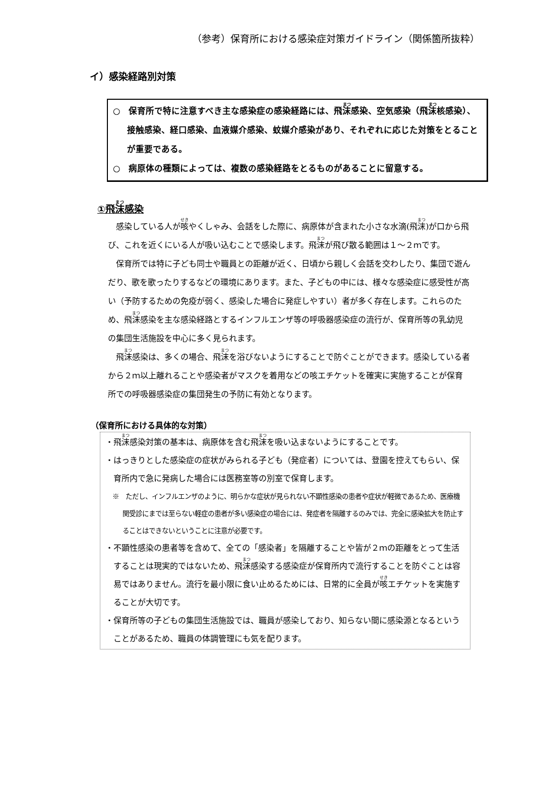（参考）保育所における感染症対策ガイドライン（関係箇所抜粋）
イ）感染経路別対策
○　保育所で特に注意すべき主な感染症の感染経路には、飛沫感染、空気感染（飛沫核感染）、接触感染、経口感染、血液媒介感染、蚊媒介感染があり、それぞれに応じた対策をとることが重要である。
○　病原体の種類によっては、複数の感染経路をとるものがあることに留意する。
①飛沫感染
感染している人が咳やくしゃみ、会話をした際に、病原体が含まれた小さな水滴(飛沫)が口から飛び、これを近くにいる人が吸い込むことで感染します。飛沫が飛び散る範囲は１～２ｍです。
保育所では特に子ども同士や職員との距離が近く、日頃から親しく会話を交わしたり、集団で遊んだり、歌を歌ったりするなどの環境にあります。また、子どもの中には、様々な感染症に感受性が高い（予防するための免疫が弱く、感染した場合に発症しやすい）者が多く存在します。これらのため、飛沫感染を主な感染経路とするインフルエンザ等の呼吸器感染症の流行が、保育所等の乳幼児の集団生活施設を中心に多く見られます。
飛沫感染は、多くの場合、飛沫を浴びないようにすることで防ぐことができます。感染している者から２ｍ以上離れることや感染者がマスクを着用などの咳エチケットを確実に実施することが保育所での呼吸器感染症の集団発生の予防に有効となります。
（保育所における具体的な対策）
・飛沫感染対策の基本は、病原体を含む飛沫を吸い込まないようにすることです。
・はっきりとした感染症の症状がみられる子ども（発症者）については、登園を控えてもらい、保育所内で急に発病した場合には医務室等の別室で保育します。
※　ただし、インフルエンザのように、明らかな症状が見られない不顕性感染の患者や症状が軽微であるため、医療機関受診にまでは至らない軽症の患者が多い感染症の場合には、発症者を隔離するのみでは、完全に感染拡大を防止することはできないということに注意が必要です。
・不顕性感染の患者等を含めて、全ての「感染者」を隔離することや皆が２ｍの距離をとって生活することは現実的ではないため、飛沫感染する感染症が保育所内で流行することを防ぐことは容易ではありません。流行を最小限に食い止めるためには、日常的に全員が咳エチケットを実施することが大切です。
・保育所等の子どもの集団生活施設では、職員が感染しており、知らない間に感染源となるということがあるため、職員の体調管理にも気を配ります。